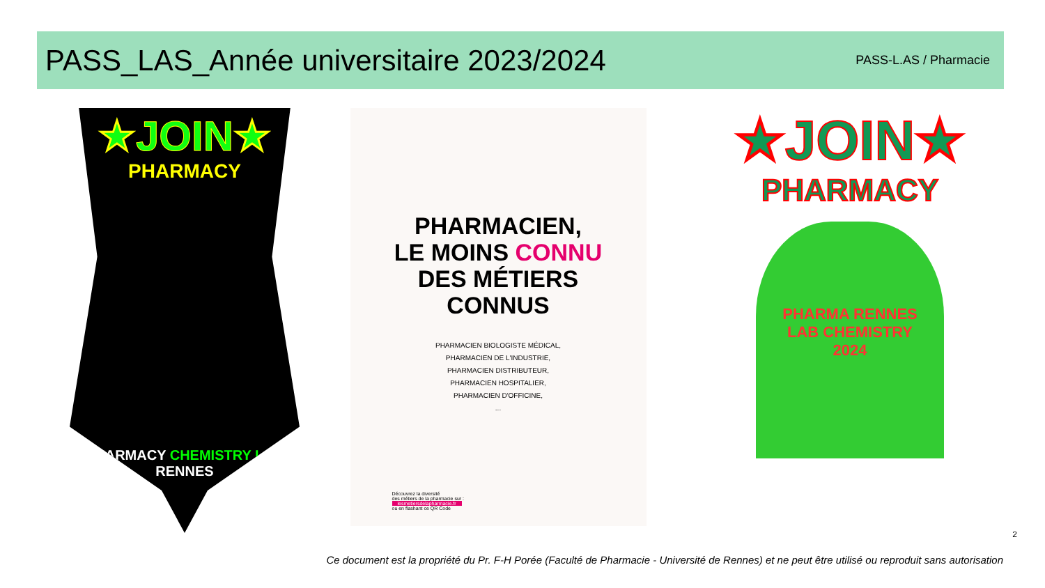PASS_LAS_Année universitaire 2023/2024
PASS-L.AS / Pharmacie
★JOIN★
PHARMACY
PHARMACY CHEMISTRY LAB RENNES
PHARMACIEN,
LE MOINS CONNU
DES MÉTIERS
CONNUS
PHARMACIEN BIOLOGISTE MÉDICAL,
PHARMACIEN DE L'INDUSTRIE,
PHARMACIEN DISTRIBUTEUR,
PHARMACIEN HOSPITALIER,
PHARMACIEN D'OFFICINE,
...
Découvrez la diversité
des métiers de la pharmacie sur :
lesmetiersdelapharmacie.fr
ou en flashant ce QR Code
★JOIN★
PHARMACY
PHARMA RENNES
LAB CHEMISTRY
2024
2
Ce document est la propriété du Pr. F-H Porée (Faculté de Pharmacie - Université de Rennes) et ne peut être utilisé ou reproduit sans autorisation